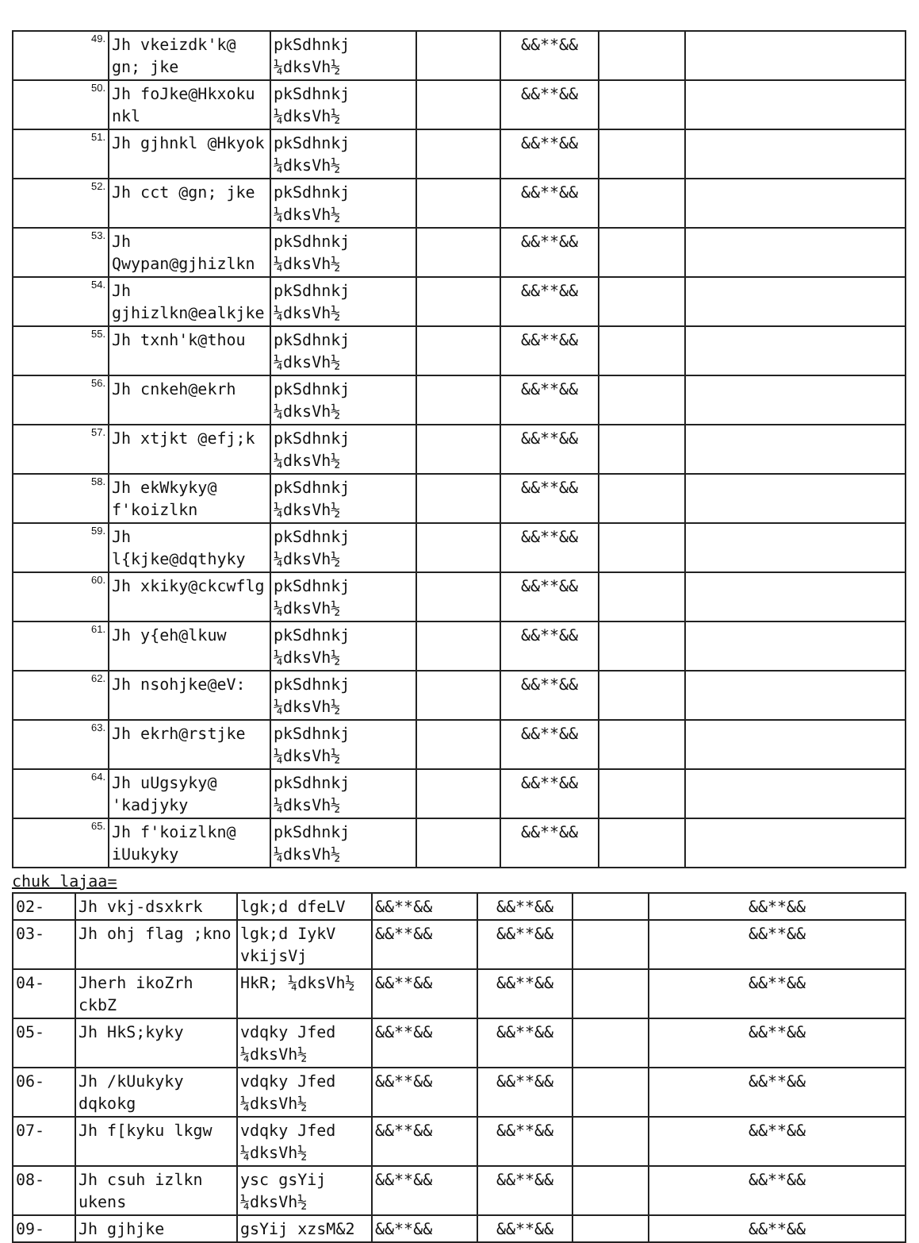| 49. | Jh vkeizdk'k@ gn; jke | pkSdhnkj ¼dksVh½ | | &&**&& | | |
| 50. | Jh foJke@Hkxoku nkl | pkSdhnkj ¼dksVh½ | | &&**&& | | |
| 51. | Jh gjhnkl @Hkyok | pkSdhnkj ¼dksVh½ | | &&**&& | | |
| 52. | Jh cct @gn; jke | pkSdhnkj ¼dksVh½ | | &&**&& | | |
| 53. | Jh Qwypan@gjhizlkn | pkSdhnkj ¼dksVh½ | | &&**&& | | |
| 54. | Jh gjhizlkn@ealkjke | pkSdhnkj ¼dksVh½ | | &&**&& | | |
| 55. | Jh txnh'k@thou | pkSdhnkj ¼dksVh½ | | &&**&& | | |
| 56. | Jh cnkeh@ekrh | pkSdhnkj ¼dksVh½ | | &&**&& | | |
| 57. | Jh xtjkt @efj;k | pkSdhnkj ¼dksVh½ | | &&**&& | | |
| 58. | Jh ekWkyky@ f'koizlkn | pkSdhnkj ¼dksVh½ | | &&**&& | | |
| 59. | Jh l{kjke@dqthyky | pkSdhnkj ¼dksVh½ | | &&**&& | | |
| 60. | Jh xkiky@ckcwflg | pkSdhnkj ¼dksVh½ | | &&**&& | | |
| 61. | Jh y{eh@lkuw | pkSdhnkj ¼dksVh½ | | &&**&& | | |
| 62. | Jh nsohjke@eV: | pkSdhnkj ¼dksVh½ | | &&**&& | | |
| 63. | Jh ekrh@rstjke | pkSdhnkj ¼dksVh½ | | &&**&& | | |
| 64. | Jh uUgsyky@ 'kadjyky | pkSdhnkj ¼dksVh½ | | &&**&& | | |
| 65. | Jh f'koizlkn@ iUukyky | pkSdhnkj ¼dksVh½ | | &&**&& | | |
chuk lajaa=
| 02- | Jh vkj-dsxkrk | lgk;d dfeLV | &&**&& | &&**&& | | &&**&& |
| 03- | Jh ohj flag ;kno | lgk;d IykV vkijsVj | &&**&& | &&**&& | | &&**&& |
| 04- | Jherh ikoZrh ckbZ | HkR; ¼dksVh½ | &&**&& | &&**&& | | &&**&& |
| 05- | Jh HkS;kyky | vdqky Jfed ¼dksVh½ | &&**&& | &&**&& | | &&**&& |
| 06- | Jh /kUukyky dqkokg | vdqky Jfed ¼dksVh½ | &&**&& | &&**&& | | &&**&& |
| 07- | Jh f[kyku lkgw | vdqky Jfed ¼dksVh½ | &&**&& | &&**&& | | &&**&& |
| 08- | Jh csuh izlkn ukens | ysc gsYij ¼dksVh½ | &&**&& | &&**&& | | &&**&& |
| 09- | Jh gjhjke | gsYij xzsM&2 | &&**&& | &&**&& | | &&**&& |